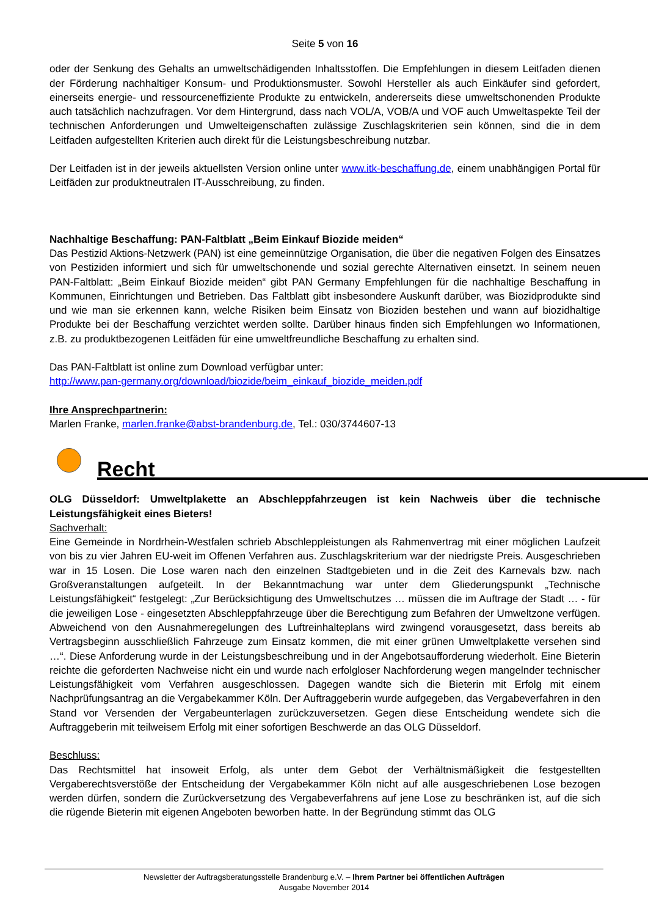Seite 5 von 16
oder der Senkung des Gehalts an umweltschädigenden Inhaltsstoffen. Die Empfehlungen in diesem Leitfaden dienen der Förderung nachhaltiger Konsum- und Produktionsmuster. Sowohl Hersteller als auch Einkäufer sind gefordert, einerseits energie- und ressourceneffiziente Produkte zu entwickeln, andererseits diese umweltschonenden Produkte auch tatsächlich nachzufragen. Vor dem Hintergrund, dass nach VOL/A, VOB/A und VOF auch Umweltaspekte Teil der technischen Anforderungen und Umwelteigenschaften zulässige Zuschlagskriterien sein können, sind die in dem Leitfaden aufgestellten Kriterien auch direkt für die Leistungsbeschreibung nutzbar.
Der Leitfaden ist in der jeweils aktuellsten Version online unter www.itk-beschaffung.de, einem unabhängigen Portal für Leitfäden zur produktneutralen IT-Ausschreibung, zu finden.
Nachhaltige Beschaffung: PAN-Faltblatt „Beim Einkauf Biozide meiden“
Das Pestizid Aktions-Netzwerk (PAN) ist eine gemeinnützige Organisation, die über die negativen Folgen des Einsatzes von Pestiziden informiert und sich für umweltschonende und sozial gerechte Alternativen einsetzt. In seinem neuen PAN-Faltblatt: „Beim Einkauf Biozide meiden“ gibt PAN Germany Empfehlungen für die nachhaltige Beschaffung in Kommunen, Einrichtungen und Betrieben. Das Faltblatt gibt insbesondere Auskunft darüber, was Biozidprodukte sind und wie man sie erkennen kann, welche Risiken beim Einsatz von Bioziden bestehen und wann auf biozidhaltige Produkte bei der Beschaffung verzichtet werden sollte. Darüber hinaus finden sich Empfehlungen wo Informationen, z.B. zu produktbezogenen Leitfäden für eine umweltfreundliche Beschaffung zu erhalten sind.
Das PAN-Faltblatt ist online zum Download verfügbar unter:
http://www.pan-germany.org/download/biozide/beim_einkauf_biozide_meiden.pdf
Ihre Ansprechpartnerin:
Marlen Franke, marlen.franke@abst-brandenburg.de, Tel.: 030/3744607-13
Recht
OLG Düsseldorf: Umweltplakette an Abschleppfahrzeugen ist kein Nachweis über die technische Leistungsfähigkeit eines Bieters!
Sachverhalt:
Eine Gemeinde in Nordrhein-Westfalen schrieb Abschleppleistungen als Rahmenvertrag mit einer möglichen Laufzeit von bis zu vier Jahren EU-weit im Offenen Verfahren aus. Zuschlagskriterium war der niedrigste Preis. Ausgeschrieben war in 15 Losen. Die Lose waren nach den einzelnen Stadtgebieten und in die Zeit des Karnevals bzw. nach Großveranstaltungen aufgeteilt. In der Bekanntmachung war unter dem Gliederungspunkt „Technische Leistungsfähigkeit“ festgelegt: „Zur Berücksichtigung des Umweltschutzes … müssen die im Auftrage der Stadt … - für die jeweiligen Lose - eingesetzten Abschleppfahrzeuge über die Berechtigung zum Befahren der Umweltzone verfügen. Abweichend von den Ausnahmeregelungen des Luftreinhalteplans wird zwingend vorausgesetzt, dass bereits ab Vertragsbeginn ausschließlich Fahrzeuge zum Einsatz kommen, die mit einer grünen Umweltplakette versehen sind …“. Diese Anforderung wurde in der Leistungsbeschreibung und in der Angebotsaufforderung wiederholt. Eine Bieterin reichte die geforderten Nachweise nicht ein und wurde nach erfolgloser Nachforderung wegen mangelnder technischer Leistungsfähigkeit vom Verfahren ausgeschlossen. Dagegen wandte sich die Bieterin mit Erfolg mit einem Nachprüfungsantrag an die Vergabekammer Köln. Der Auftraggeberin wurde aufgegeben, das Vergabeverfahren in den Stand vor Versenden der Vergabeunterlagen zurückzuversetzen. Gegen diese Entscheidung wendete sich die Auftraggeberin mit teilweisem Erfolg mit einer sofortigen Beschwerde an das OLG Düsseldorf.
Beschluss:
Das Rechtsmittel hat insoweit Erfolg, als unter dem Gebot der Verhältnismäßigkeit die festgestellten Vergaberechtsverstöße der Entscheidung der Vergabekammer Köln nicht auf alle ausgeschriebenen Lose bezogen werden dürfen, sondern die Zurückversetzung des Vergabeverfahrens auf jene Lose zu beschränken ist, auf die sich die rügende Bieterin mit eigenen Angeboten beworben hatte. In der Begründung stimmt das OLG
Newsletter der Auftragsberatungsstelle Brandenburg e.V. – Ihrem Partner bei öffentlichen Aufträgen
Ausgabe November 2014